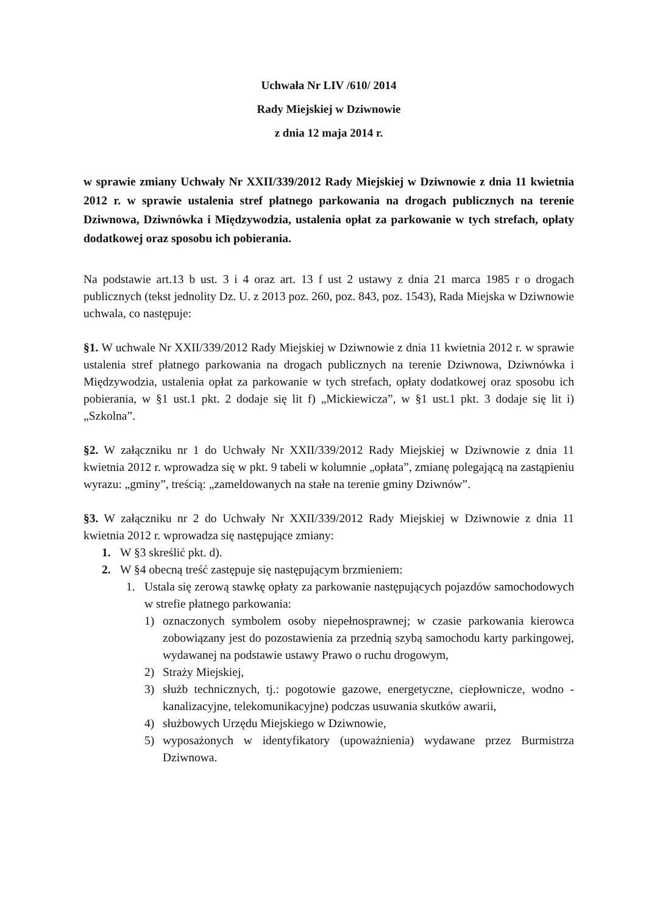Uchwała Nr LIV /610/ 2014
Rady Miejskiej w Dziwnowie
z dnia 12 maja 2014 r.
w sprawie zmiany Uchwały Nr XXII/339/2012 Rady Miejskiej w Dziwnowie z dnia 11 kwietnia 2012 r. w sprawie ustalenia stref płatnego parkowania na drogach publicznych na terenie Dziwnowa, Dziwnówka i Międzywodzia, ustalenia opłat za parkowanie w tych strefach, opłaty dodatkowej oraz sposobu ich pobierania.
Na podstawie art.13 b ust. 3 i 4 oraz art. 13 f ust 2 ustawy z dnia 21 marca 1985 r o drogach publicznych (tekst jednolity Dz. U. z 2013 poz. 260, poz. 843, poz. 1543), Rada Miejska w Dziwnowie uchwala, co następuje:
§1. W uchwale Nr XXII/339/2012 Rady Miejskiej w Dziwnowie z dnia 11 kwietnia 2012 r. w sprawie ustalenia stref płatnego parkowania na drogach publicznych na terenie Dziwnowa, Dziwnówka i Międzywodzia, ustalenia opłat za parkowanie w tych strefach, opłaty dodatkowej oraz sposobu ich pobierania, w §1 ust.1 pkt. 2 dodaje się lit f) „Mickiewicza”, w §1 ust.1 pkt. 3 dodaje się lit i) „Szkolna”.
§2. W załączniku nr 1 do Uchwały Nr XXII/339/2012 Rady Miejskiej w Dziwnowie z dnia 11 kwietnia 2012 r. wprowadza się w pkt. 9 tabeli w kolumnie „opłata”, zmianę polegającą na zastąpieniu wyrazu: „gminy”, treścią: „zameldowanych na stałe na terenie gminy Dziwnów”.
§3. W załączniku nr 2 do Uchwały Nr XXII/339/2012 Rady Miejskiej w Dziwnowie z dnia 11 kwietnia 2012 r. wprowadza się następujące zmiany:
1. W §3 skreślić pkt. d).
2. W §4 obecną treść zastępuje się następującym brzmieniem:
1. Ustala się zerową stawkę opłaty za parkowanie następujących pojazdów samochodowych w strefie płatnego parkowania:
1) oznaczonych symbolem osoby niepełnosprawnej; w czasie parkowania kierowca zobowiązany jest do pozostawienia za przednią szybą samochodu karty parkingowej, wydawanej na podstawie ustawy Prawo o ruchu drogowym,
2) Straży Miejskiej,
3) służb technicznych, tj.: pogotowie gazowe, energetyczne, ciepłownicze, wodno - kanalizacyjne, telekomunikacyjne) podczas usuwania skutków awarii,
4) służbowych Urzędu Miejskiego w Dziwnowie,
5) wyposażonych w identyfikatory (upoważnienia) wydawane przez Burmistrza Dziwnowa.